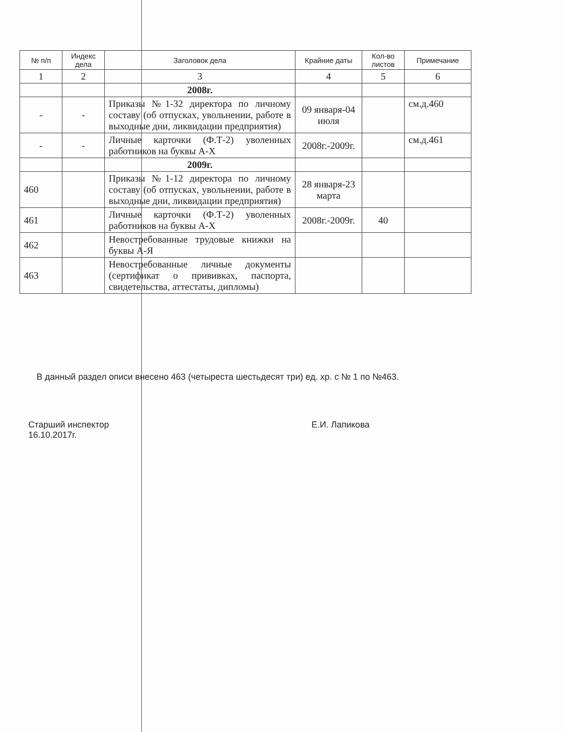| № п/п | Индекс дела | Заголовок дела | Крайние даты | Кол-во листов | Примечание |
| --- | --- | --- | --- | --- | --- |
| 1 | 2 | 3 | 4 | 5 | 6 |
| | | 2008г. | | | |
| - | - | Приказы №1-32 директора по личному составу (об отпусках, увольнении, работе в выходные дни, ликвидации предприятия) | 09 января-04 июля | | см.д.460 |
| - | - | Личные карточки (Ф.Т-2) уволенных работников на буквы А-Х | 2008г.-2009г. | | см.д.461 |
| | | 2009г. | | | |
| 460 | | Приказы №1-12 директора по личному составу (об отпусках, увольнении, работе в выходные дни, ликвидации предприятия) | 28 января-23 марта | | |
| 461 | | Личные карточки (Ф.Т-2) уволенных работников на буквы А-Х | 2008г.-2009г. | 40 | |
| 462 | | Невостребованные трудовые книжки на буквы А-Я | | | |
| 463 | | Невостребованные личные документы (сертификат о прививках, паспорта, свидетельства, аттестаты, дипломы) | | | |
В данный раздел описи внесено 463 (четыреста шестьдесят три) ед. хр. с № 1 по №463.
Старший инспектор
16.10.2017г.
Е.И. Лапикова